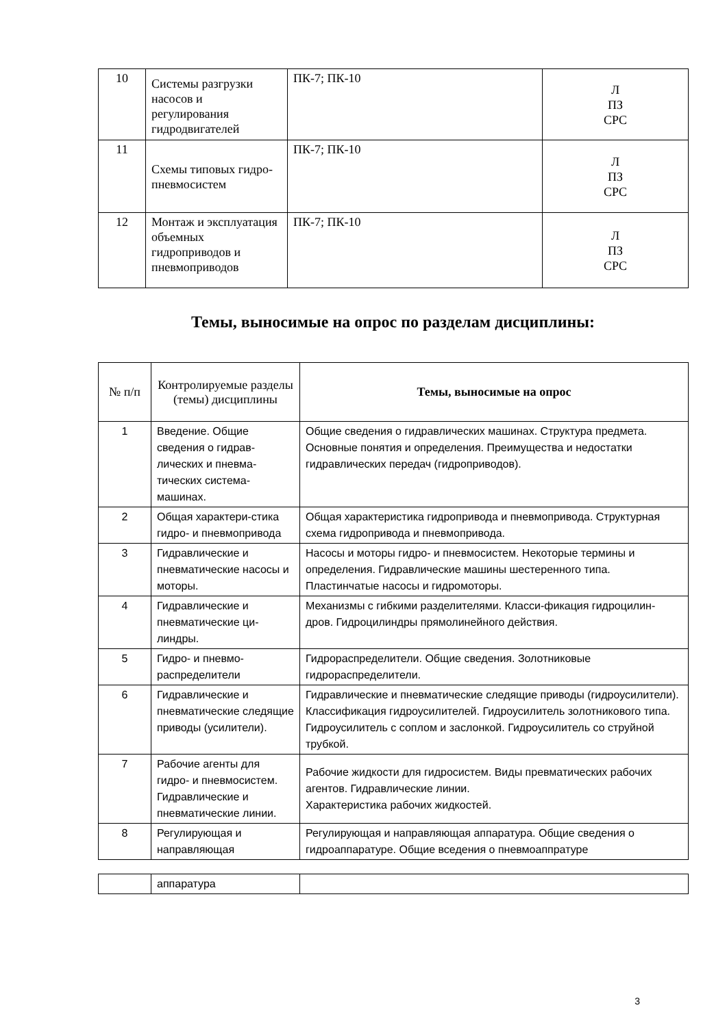| 10 | Системы разгрузки насосов и регулирования гидродвигателей | ПК-7; ПК-10 | Л ПЗ СРС |
| 11 | Схемы типовых гидро- пневмосистем | ПК-7; ПК-10 | Л ПЗ СРС |
| 12 | Монтаж и эксплуатация объемных гидроприводов и пневмоприводов | ПК-7; ПК-10 | Л ПЗ СРС |
Темы, выносимые на опрос по разделам дисциплины:
| № п/п | Контролируемые разделы (темы) дисциплины | Темы, выносимые на опрос |
| --- | --- | --- |
| 1 | Введение. Общие сведения о гидрав-лических и пневма-тических система-машинах. | Общие сведения о гидравлических машинах. Структура предмета. Основные понятия и определения. Преимущества и недостатки гидравлических передач (гидроприводов). |
| 2 | Общая характери-стика гидро- и пневмопривода | Общая характеристика гидропривода и пневмопривода. Структурная схема гидропривода и пневмопривода. |
| 3 | Гидравлические и пневматические насосы и моторы. | Насосы и моторы гидро- и пневмосистем. Некоторые термины и определения. Гидравлические машины шестеренного типа. Пластинчатые насосы и гидромоторы. |
| 4 | Гидравлические и пневматические ци-линдры. | Механизмы с гибкими разделителями. Класси-фикация гидроцилин-дров. Гидроцилиндры прямолинейного действия. |
| 5 | Гидро- и пневмо-распределители | Гидрораспределители. Общие сведения. Золотниковые гидрораспределители. |
| 6 | Гидравлические и пневматические следящие приводы (усилители). | Гидравлические и пневматические следящие приводы (гидроусилители). Классификация гидроусилителей. Гидроусилитель золотникового типа. Гидроусилитель с соплом и заслонкой. Гидроусилитель со струйной трубкой. |
| 7 | Рабочие агенты для гидро- и пневмосистем. Гидравлические и пневматические линии. | Рабочие жидкости для гидросистем. Виды превматических рабочих агентов. Гидравлические линии. Характеристика рабочих жидкостей. |
| 8 | Регулирующая и направляющая | Регулирующая и направляющая аппаратура. Общие сведения о гидроаппаратуре. Общие вседения о пневмоаппратуре |
| | аппаратура | |
3